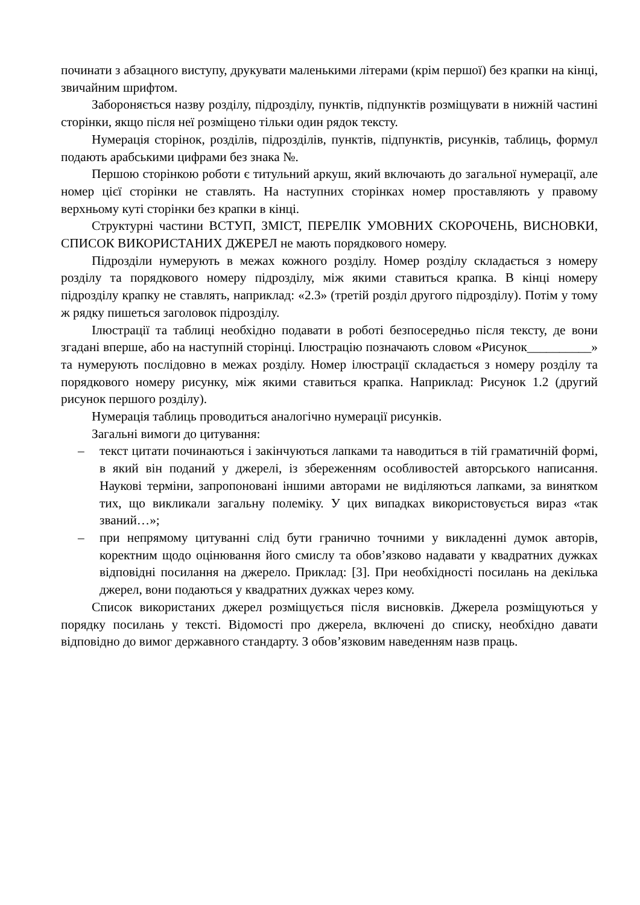починати з абзацного виступу, друкувати маленькими літерами (крім першої) без крапки на кінці, звичайним шрифтом.
Забороняється назву розділу, підрозділу, пунктів, підпунктів розміщувати в нижній частині сторінки, якщо після неї розміщено тільки один рядок тексту.
Нумерація сторінок, розділів, підрозділів, пунктів, підпунктів, рисунків, таблиць, формул подають арабськими цифрами без знака №.
Першою сторінкою роботи є титульний аркуш, який включають до загальної нумерації, але номер цієї сторінки не ставлять. На наступних сторінках номер проставляють у правому верхньому куті сторінки без крапки в кінці.
Структурні частини ВСТУП, ЗМІСТ, ПЕРЕЛІК УМОВНИХ СКОРОЧЕНЬ, ВИСНОВКИ, СПИСОК ВИКОРИСТАНИХ ДЖЕРЕЛ не мають порядкового номеру.
Підрозділи нумерують в межах кожного розділу. Номер розділу складається з номеру розділу та порядкового номеру підрозділу, між якими ставиться крапка. В кінці номеру підрозділу крапку не ставлять, наприклад: «2.3» (третій розділ другого підрозділу). Потім у тому ж рядку пишеться заголовок підрозділу.
Ілюстрації та таблиці необхідно подавати в роботі безпосередньо після тексту, де вони згадані вперше, або на наступній сторінці. Ілюстрацію позначають словом «Рисунок__________» та нумерують послідовно в межах розділу. Номер ілюстрації складається з номеру розділу та порядкового номеру рисунку, між якими ставиться крапка. Наприклад: Рисунок 1.2 (другий рисунок першого розділу).
Нумерація таблиць проводиться аналогічно нумерації рисунків.
Загальні вимоги до цитування:
– текст цитати починаються і закінчуються лапками та наводиться в тій граматичній формі, в який він поданий у джерелі, із збереженням особливостей авторського написання. Наукові терміни, запропоновані іншими авторами не виділяються лапками, за винятком тих, що викликали загальну полеміку. У цих випадках використовується вираз «так званий…»;
– при непрямому цитуванні слід бути гранично точними у викладенні думок авторів, коректним щодо оцінювання його смислу та обов’язково надавати у квадратних дужках відповідні посилання на джерело. Приклад: [3]. При необхідності посилань на декілька джерел, вони подаються у квадратних дужках через кому.
Список використаних джерел розміщується після висновків. Джерела розміщуються у порядку посилань у тексті. Відомості про джерела, включені до списку, необхідно давати відповідно до вимог державного стандарту. З обов’язковим наведенням назв праць.